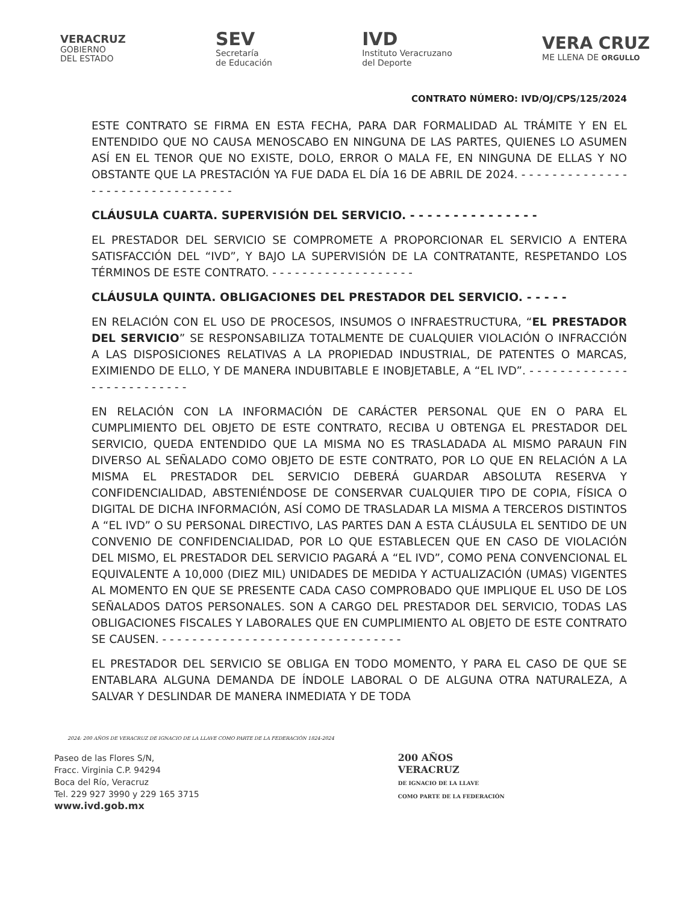VERACRUZ
GOBIERNO
DEL ESTADO
SEV
Secretaría
de Educación
IVD
Instituto Veracruzano
del Deporte
VERA CRUZ
ME LLENA DE ORGULLO
CONTRATO NÚMERO: IVD/OJ/CPS/125/2024
ESTE CONTRATO SE FIRMA EN ESTA FECHA, PARA DAR FORMALIDAD AL TRÁMITE Y EN EL ENTENDIDO QUE NO CAUSA MENOSCABO EN NINGUNA DE LAS PARTES, QUIENES LO ASUMEN ASÍ EN EL TENOR QUE NO EXISTE, DOLO, ERROR O MALA FE, EN NINGUNA DE ELLAS Y NO OBSTANTE QUE LA PRESTACIÓN YA FUE DADA EL DÍA 16 DE ABRIL DE 2024. - - - - - - - - - - - - - - - - - - - - - - - - - - - - - - - - -
CLÁUSULA CUARTA. SUPERVISIÓN DEL SERVICIO. - - - - - - - - - - - - - - -
EL PRESTADOR DEL SERVICIO SE COMPROMETE A PROPORCIONAR EL SERVICIO A ENTERA SATISFACCIÓN DEL “IVD”, Y BAJO LA SUPERVISIÓN DE LA CONTRATANTE, RESPETANDO LOS TÉRMINOS DE ESTE CONTRATO. - - - - - - - - - - - - - - - - - - -
CLÁUSULA QUINTA. OBLIGACIONES DEL PRESTADOR DEL SERVICIO. - - - - -
EN RELACIÓN CON EL USO DE PROCESOS, INSUMOS O INFRAESTRUCTURA, “EL PRESTADOR DEL SERVICIO” SE RESPONSABILIZA TOTALMENTE DE CUALQUIER VIOLACIÓN O INFRACCIÓN A LAS DISPOSICIONES RELATIVAS A LA PROPIEDAD INDUSTRIAL, DE PATENTES O MARCAS, EXIMIENDO DE ELLO, Y DE MANERA INDUBITABLE E INOBJETABLE, A “EL IVD”. - - - - - - - - - - - - - - - - - - - - - - - - - -
EN RELACIÓN CON LA INFORMACIÓN DE CARÁCTER PERSONAL QUE EN O PARA EL CUMPLIMIENTO DEL OBJETO DE ESTE CONTRATO, RECIBA U OBTENGA EL PRESTADOR DEL SERVICIO, QUEDA ENTENDIDO QUE LA MISMA NO ES TRASLADADA AL MISMO PARAUN FIN DIVERSO AL SEÑALADO COMO OBJETO DE ESTE CONTRATO, POR LO QUE EN RELACIÓN A LA MISMA EL PRESTADOR DEL SERVICIO DEBERÁ GUARDAR ABSOLUTA RESERVA Y CONFIDENCIALIDAD, ABSTENIÉNDOSE DE CONSERVAR CUALQUIER TIPO DE COPIA, FÍSICA O DIGITAL DE DICHA INFORMACIÓN, ASÍ COMO DE TRASLADAR LA MISMA A TERCEROS DISTINTOS A “EL IVD” O SU PERSONAL DIRECTIVO, LAS PARTES DAN A ESTA CLÁUSULA EL SENTIDO DE UN CONVENIO DE CONFIDENCIALIDAD, POR LO QUE ESTABLECEN QUE EN CASO DE VIOLACIÓN DEL MISMO, EL PRESTADOR DEL SERVICIO PAGARÁ A “EL IVD”, COMO PENA CONVENCIONAL EL EQUIVALENTE A 10,000 (DIEZ MIL) UNIDADES DE MEDIDA Y ACTUALIZACIÓN (UMAS) VIGENTES AL MOMENTO EN QUE SE PRESENTE CADA CASO COMPROBADO QUE IMPLIQUE EL USO DE LOS SEÑALADOS DATOS PERSONALES. SON A CARGO DEL PRESTADOR DEL SERVICIO, TODAS LAS OBLIGACIONES FISCALES Y LABORALES QUE EN CUMPLIMIENTO AL OBJETO DE ESTE CONTRATO SE CAUSEN. - - - - - - - - - - - - - - - - - - - - - - - - - - - - - - - -
EL PRESTADOR DEL SERVICIO SE OBLIGA EN TODO MOMENTO, Y PARA EL CASO DE QUE SE ENTABLARA ALGUNA DEMANDA DE ÍNDOLE LABORAL O DE ALGUNA OTRA NATURALEZA, A SALVAR Y DESLINDAR DE MANERA INMEDIATA Y DE TODA
2024: 200 AÑOS DE VERACRUZ DE IGNACIO DE LA LLAVE COMO PARTE DE LA FEDERACIÓN 1824-2024
Paseo de las Flores S/N,
Fracc. Virginia C.P. 94294
Boca del Río, Veracruz
Tel. 229 927 3990 y 229 165 3715
www.ivd.gob.mx
200 AÑOS
VERACRUZ
DE IGNACIO DE LA LLAVE
COMO PARTE DE LA FEDERACIÓN